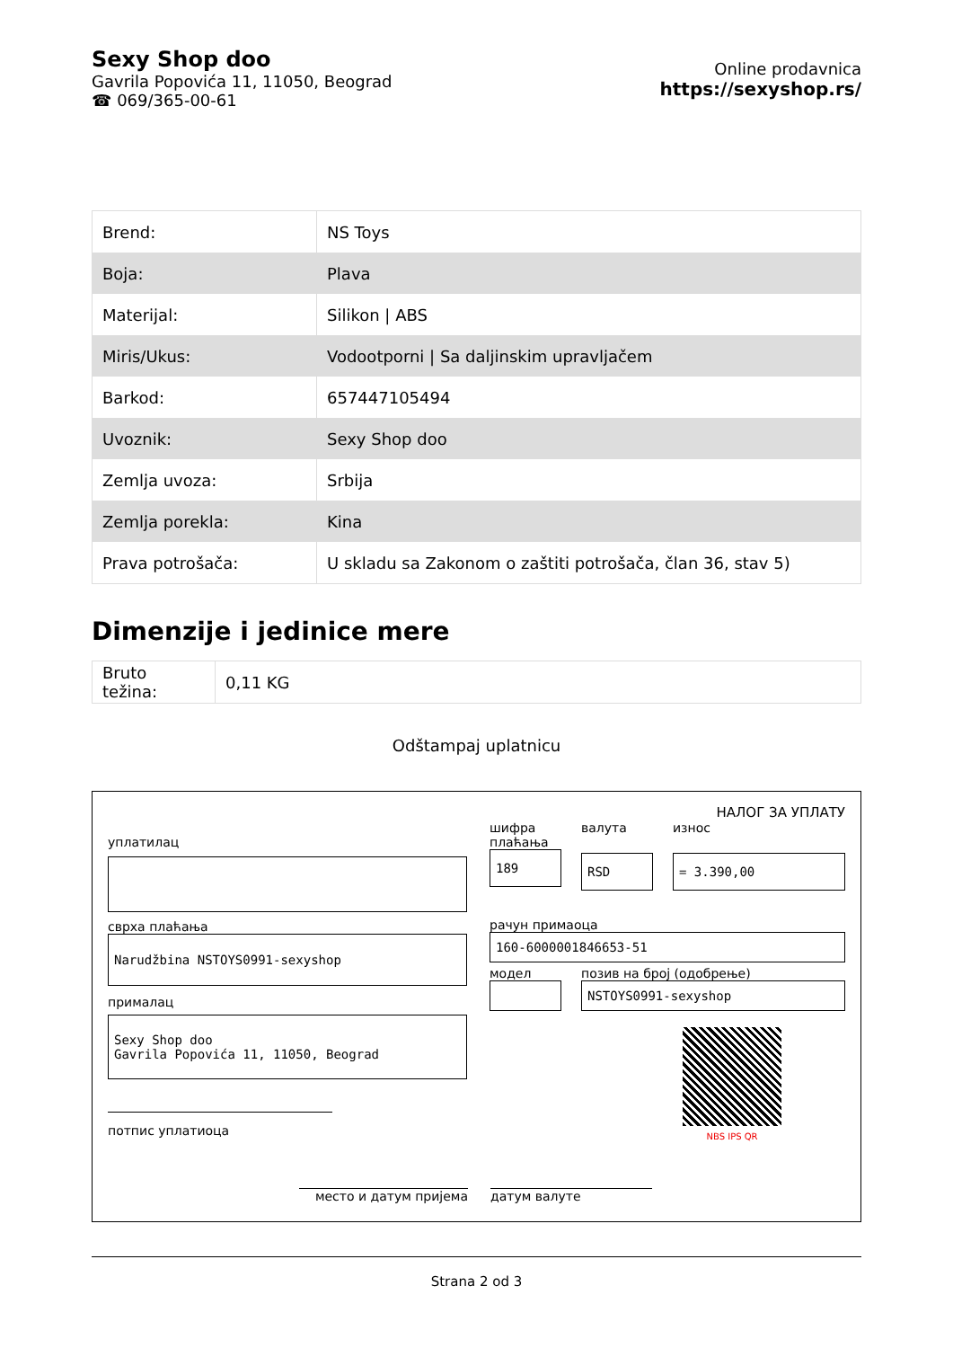Sexy Shop doo
Gavrila Popovića 11, 11050, Beograd
☎ 069/365-00-61
Online prodavnica
https://sexyshop.rs/
| Brend: | NS Toys |
| Boja: | Plava |
| Materijal: | Silikon / ABS |
| Miris/Ukus: | Vodootporni / Sa daljinskim upravljačem |
| Barkod: | 657447105494 |
| Uvoznik: | Sexy Shop doo |
| Zemlja uvoza: | Srbija |
| Zemlja porekla: | Kina |
| Prava potrošača: | U skladu sa Zakonom o zaštiti potrošača, član 36, stav 5) |
Dimenzije i jedinice mere
| Bruto težina: | 0,11 KG |
Odštampaj uplatnicu
НАЛОГ ЗА УПЛАТУ
уплатилац
сврха плаћања
Narudžbina NSTOYS0991-sexyshop
прималац
Sexy Shop doo
Gavrila Popovića 11, 11050, Beograd
потпис уплатиоца
шифра плаћања
189
валута
RSD
износ
= 3.390,00
рачун примаоца
160-6000001846653-51
модел позив на број (одобрење)
NSTOYS0991-sexyshop
NBS IPS QR
место и датум пријема датум валуте
Strana 2 od 3